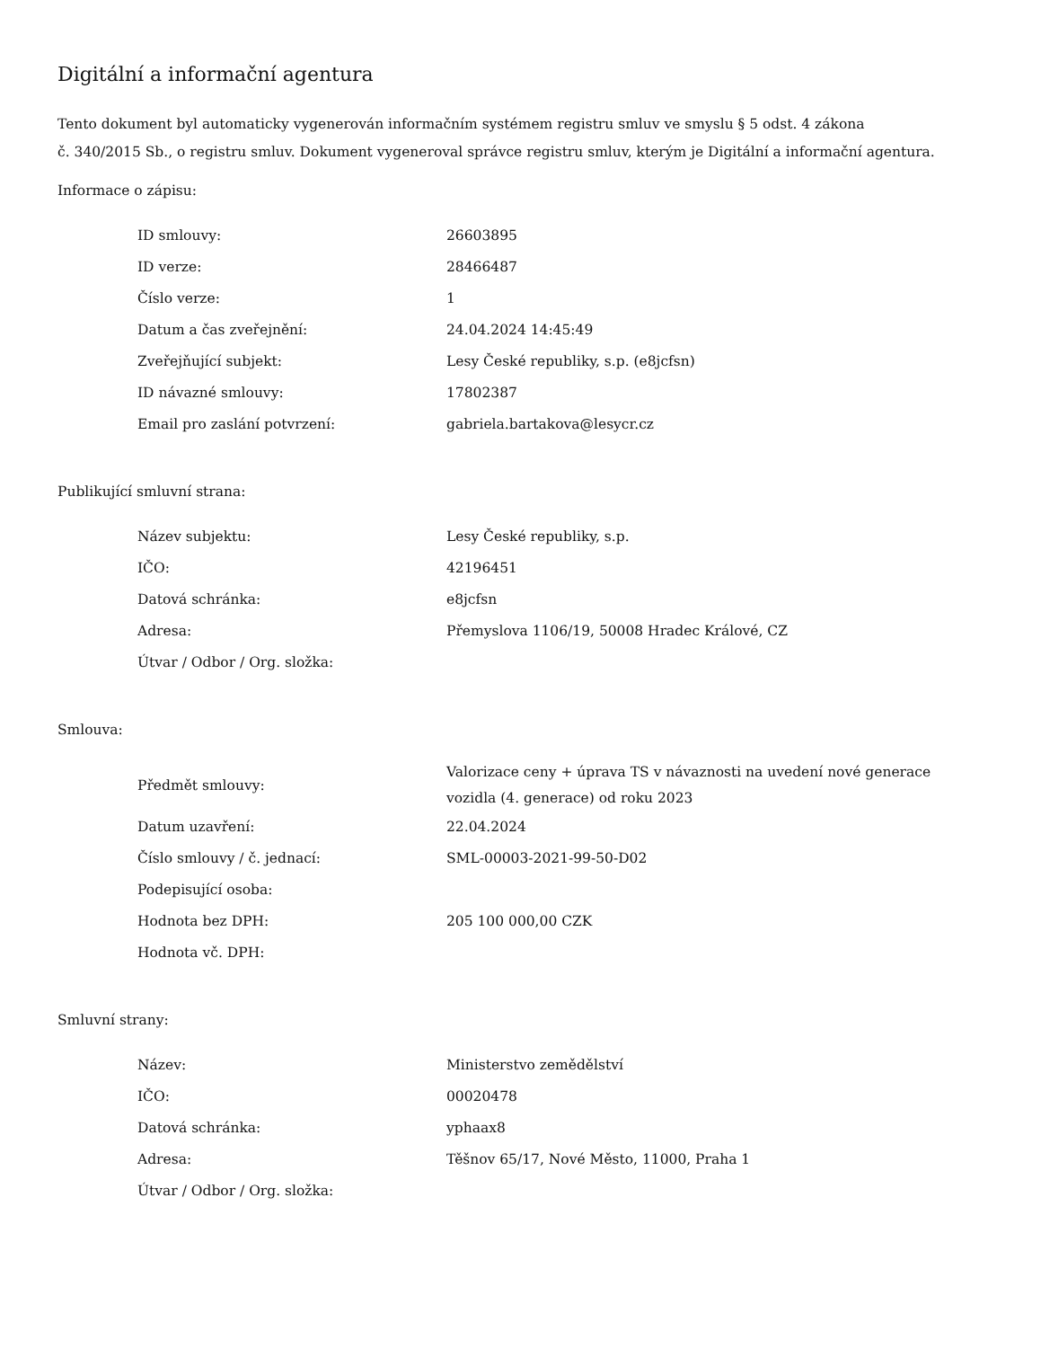Digitální a informační agentura
Tento dokument byl automaticky vygenerován informačním systémem registru smluv ve smyslu § 5 odst. 4 zákona
č. 340/2015 Sb., o registru smluv. Dokument vygeneroval správce registru smluv, kterým je Digitální a informační agentura.
Informace o zápisu:
| ID smlouvy: | 26603895 |
| ID verze: | 28466487 |
| Číslo verze: | 1 |
| Datum a čas zveřejnění: | 24.04.2024 14:45:49 |
| Zveřejňující subjekt: | Lesy České republiky, s.p. (e8jcfsn) |
| ID návazné smlouvy: | 17802387 |
| Email pro zaslání potvrzení: | gabriela.bartakova@lesycr.cz |
Publikující smluvní strana:
| Název subjektu: | Lesy České republiky, s.p. |
| IČO: | 42196451 |
| Datová schránka: | e8jcfsn |
| Adresa: | Přemyslova 1106/19, 50008 Hradec Králové, CZ |
| Útvar / Odbor / Org. složka: | |
Smlouva:
| Předmět smlouvy: | Valorizace ceny + úprava TS v návaznosti na uvedení nové generace vozidla (4. generace) od roku 2023 |
| Datum uzavření: | 22.04.2024 |
| Číslo smlouvy / č. jednací: | SML-00003-2021-99-50-D02 |
| Podepisující osoba: | |
| Hodnota bez DPH: | 205 100 000,00 CZK |
| Hodnota vč. DPH: | |
Smluvní strany:
| Název: | Ministerstvo zemědělství |
| IČO: | 00020478 |
| Datová schránka: | yphaax8 |
| Adresa: | Těšnov 65/17, Nové Město, 11000, Praha 1 |
| Útvar / Odbor / Org. složka: | |